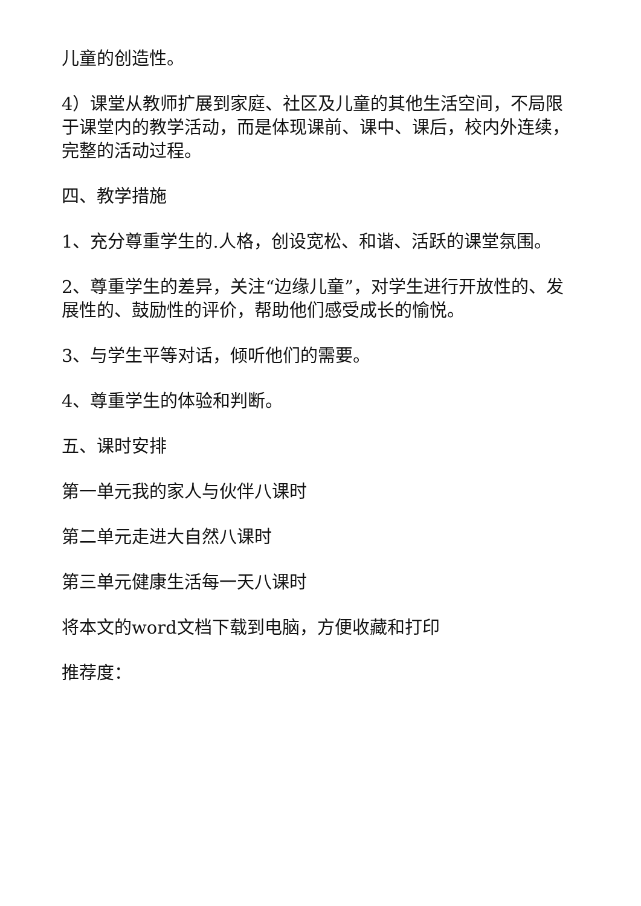儿童的创造性。
4）课堂从教师扩展到家庭、社区及儿童的其他生活空间，不局限于课堂内的教学活动，而是体现课前、课中、课后，校内外连续，完整的活动过程。
四、教学措施
1、充分尊重学生的.人格，创设宽松、和谐、活跃的课堂氛围。
2、尊重学生的差异，关注“边缘儿童”，对学生进行开放性的、发展性的、鼓励性的评价，帮助他们感受成长的愉悦。
3、与学生平等对话，倾听他们的需要。
4、尊重学生的体验和判断。
五、课时安排
第一单元我的家人与伙伴八课时
第二单元走进大自然八课时
第三单元健康生活每一天八课时
将本文的word文档下载到电脑，方便收藏和打印
推荐度：